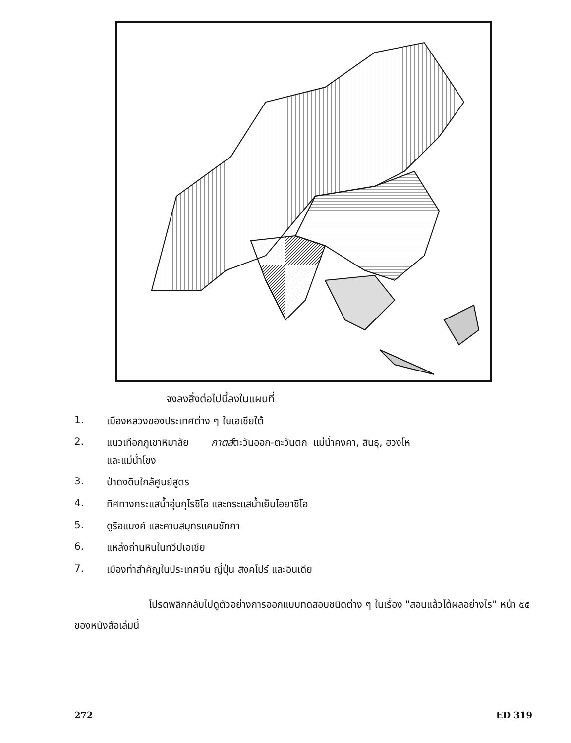จงลงสิ่งต่อไปนี้ลงในแผนที่
1. เมืองหลวงของประเทศต่าง ๆ ในเอเชียใต้
2. แนวเทือกภูเขาหิมาลัย กาตส์ตะวันออก-ตะวันตก แม่น้ำคงคา, สินธุ, ฮวงโห
และแม่น้ำโขง
3. ป่าดงดิบใกล้ศูนย์สูตร
4. ทิศทางกระแสน้ำอุ่นกุโรชิโอ และกระแสน้ำเย็นโอยาชิโอ
5. ดูริอแบงค์ และคาบสมุทรแคมชัทกา
6. แหล่งถ่านหินในทวีปเอเชีย
7. เมืองท่าสำคัญในประเทศจีน ญี่ปุ่น สิงคโปร์ และอินเดีย
โปรดพลิกกลับไปดูตัวอย่างการออกแบบทดสอบชนิดต่าง ๆ ในเรื่อง "สอนแล้วได้ผลอย่างไร" หน้า ๕๕ ของหนังสือเล่มนี้
272 ED 319